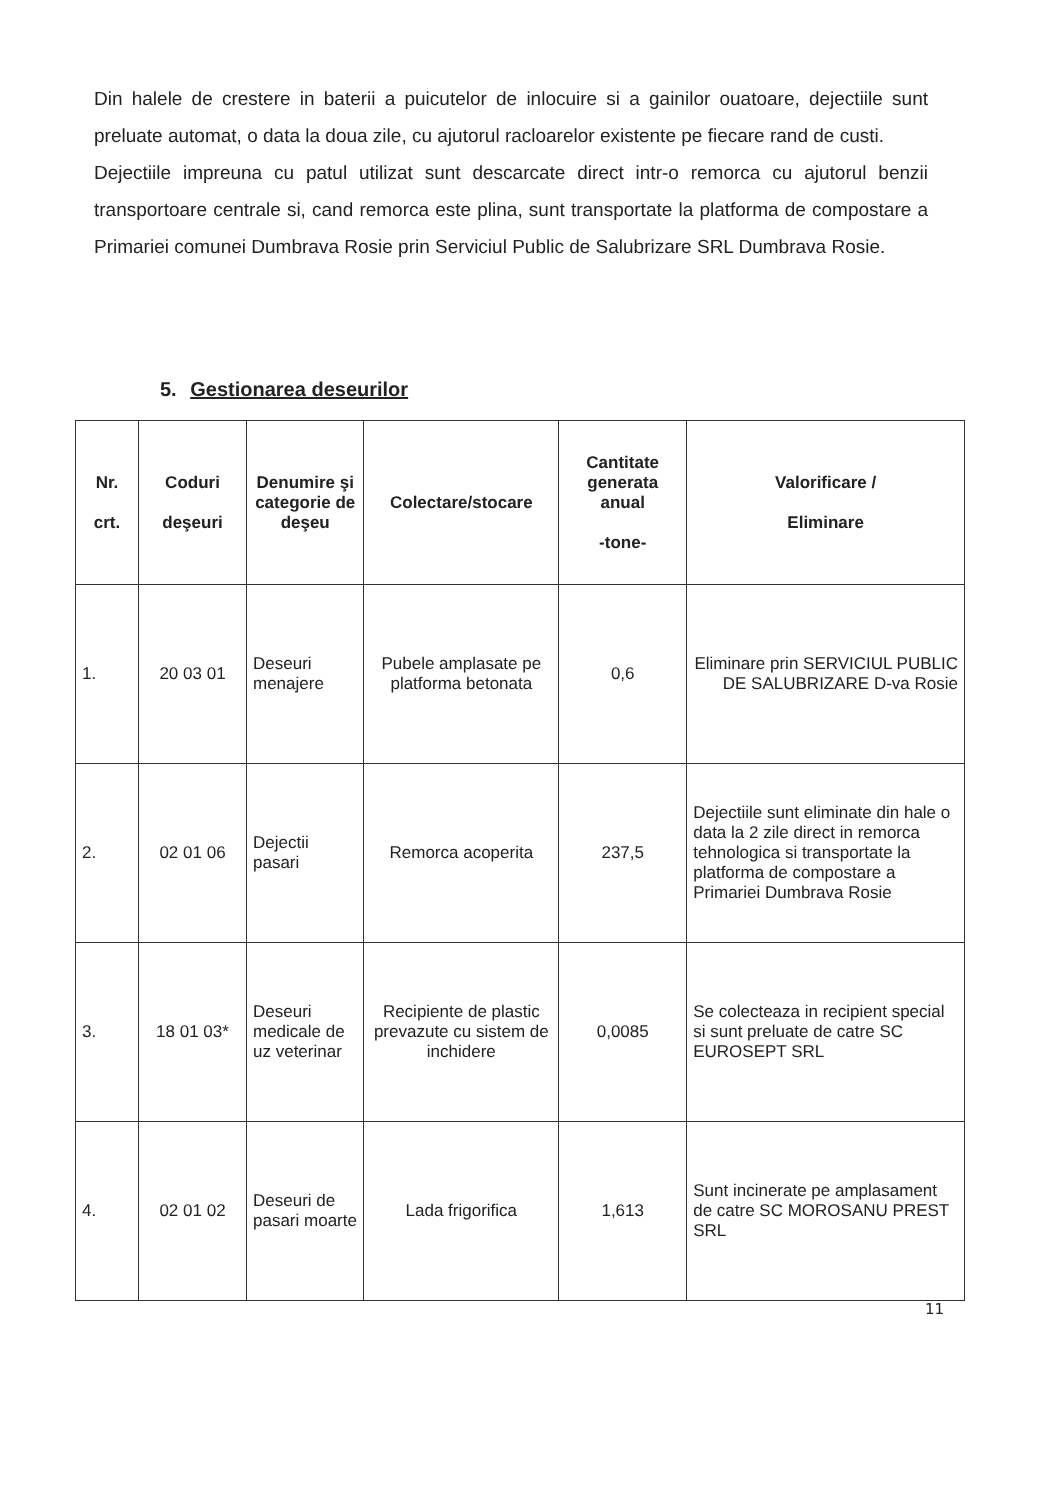Din halele de crestere in baterii a puicutelor de inlocuire si a gainilor ouatoare, dejectiile sunt preluate automat, o data la doua zile, cu ajutorul racloarelor existente pe fiecare rand de custi.
Dejectiile impreuna cu patul utilizat sunt descarcate direct intr-o remorca cu ajutorul benzii transportoare centrale si, cand remorca este plina, sunt transportate la platforma de compostare a Primariei comunei Dumbrava Rosie prin Serviciul Public de Salubrizare SRL Dumbrava Rosie.
5. Gestionarea deseurilor
| Nr. crt. | Coduri deşeuri | Denumire şi categorie de deşeu | Colectare/stocare | Cantitate generata anual -tone- | Valorificare / Eliminare |
| --- | --- | --- | --- | --- | --- |
| 1. | 20 03 01 | Deseuri menajere | Pubele amplasate pe platforma betonata | 0,6 | Eliminare prin SERVICIUL PUBLIC DE SALUBRIZARE D-va Rosie |
| 2. | 02 01 06 | Dejectii pasari | Remorca acoperita | 237,5 | Dejectiile sunt eliminate din hale o data la 2 zile direct in remorca tehnologica si transportate la platforma de compostare a Primariei Dumbrava Rosie |
| 3. | 18 01 03* | Deseuri medicale de uz veterinar | Recipiente de plastic prevazute cu sistem de inchidere | 0,0085 | Se colecteaza in recipient special si sunt preluate de catre SC EUROSEPT SRL |
| 4. | 02 01 02 | Deseuri de pasari moarte | Lada frigorifica | 1,613 | Sunt incinerate pe amplasament de catre SC MOROSANU PREST SRL |
11